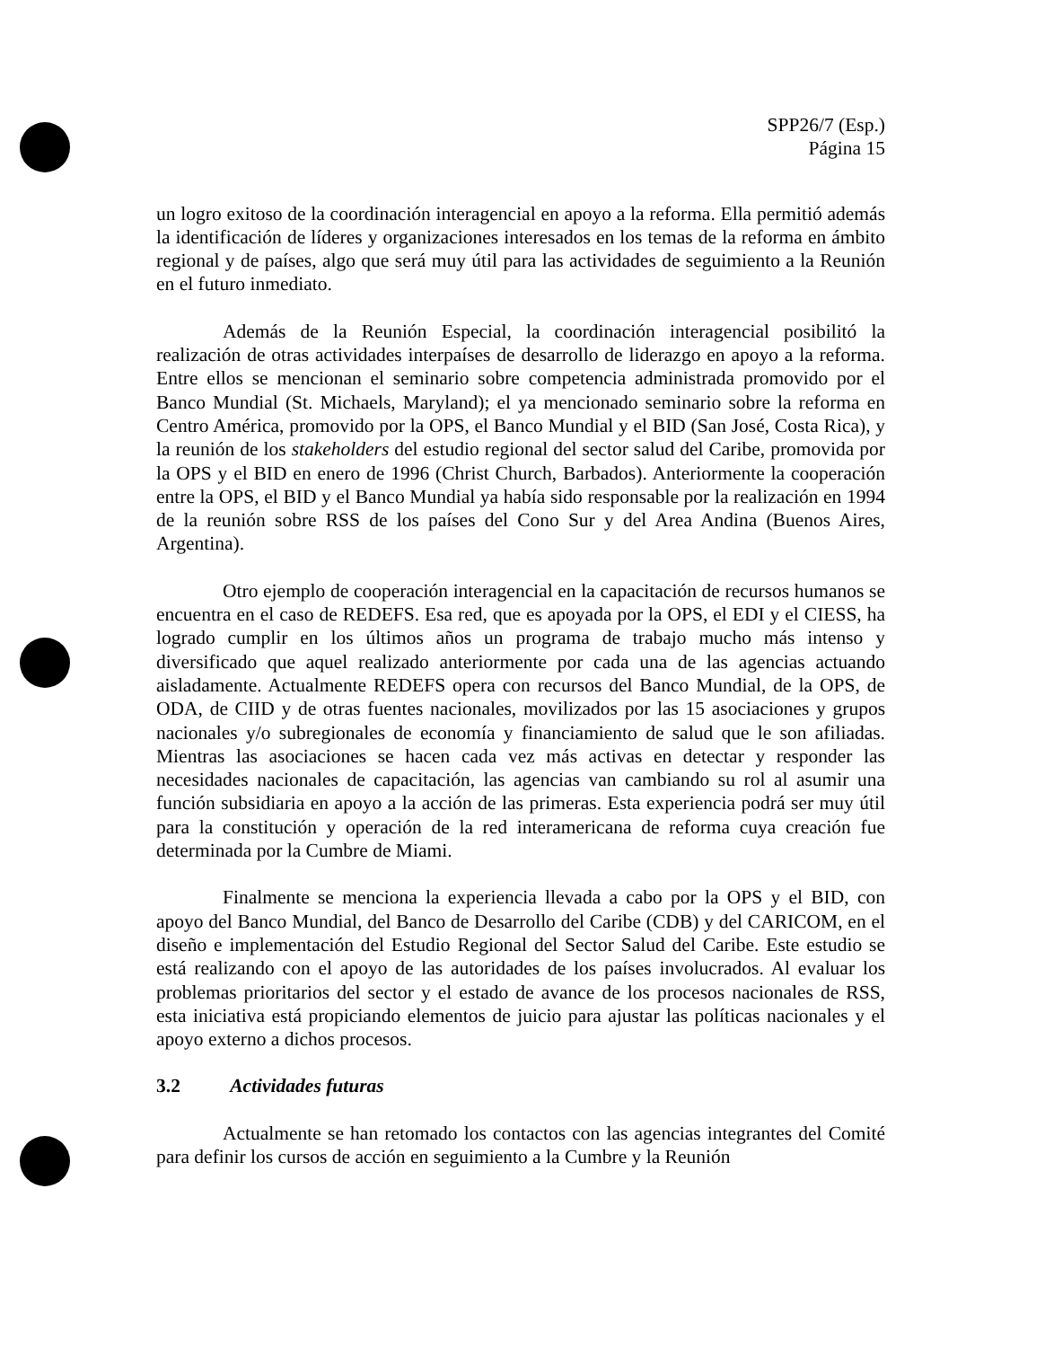SPP26/7 (Esp.)
Página 15
un logro exitoso de la coordinación interagencial en apoyo a la reforma. Ella permitió además la identificación de líderes y organizaciones interesados en los temas de la reforma en ámbito regional y de países, algo que será muy útil para las actividades de seguimiento a la Reunión en el futuro inmediato.
Además de la Reunión Especial, la coordinación interagencial posibilitó la realización de otras actividades interpaíses de desarrollo de liderazgo en apoyo a la reforma. Entre ellos se mencionan el seminario sobre competencia administrada promovido por el Banco Mundial (St. Michaels, Maryland); el ya mencionado seminario sobre la reforma en Centro América, promovido por la OPS, el Banco Mundial y el BID (San José, Costa Rica), y la reunión de los stakeholders del estudio regional del sector salud del Caribe, promovida por la OPS y el BID en enero de 1996 (Christ Church, Barbados). Anteriormente la cooperación entre la OPS, el BID y el Banco Mundial ya había sido responsable por la realización en 1994 de la reunión sobre RSS de los países del Cono Sur y del Area Andina (Buenos Aires, Argentina).
Otro ejemplo de cooperación interagencial en la capacitación de recursos humanos se encuentra en el caso de REDEFS. Esa red, que es apoyada por la OPS, el EDI y el CIESS, ha logrado cumplir en los últimos años un programa de trabajo mucho más intenso y diversificado que aquel realizado anteriormente por cada una de las agencias actuando aisladamente. Actualmente REDEFS opera con recursos del Banco Mundial, de la OPS, de ODA, de CIID y de otras fuentes nacionales, movilizados por las 15 asociaciones y grupos nacionales y/o subregionales de economía y financiamiento de salud que le son afiliadas. Mientras las asociaciones se hacen cada vez más activas en detectar y responder las necesidades nacionales de capacitación, las agencias van cambiando su rol al asumir una función subsidiaria en apoyo a la acción de las primeras. Esta experiencia podrá ser muy útil para la constitución y operación de la red interamericana de reforma cuya creación fue determinada por la Cumbre de Miami.
Finalmente se menciona la experiencia llevada a cabo por la OPS y el BID, con apoyo del Banco Mundial, del Banco de Desarrollo del Caribe (CDB) y del CARICOM, en el diseño e implementación del Estudio Regional del Sector Salud del Caribe. Este estudio se está realizando con el apoyo de las autoridades de los países involucrados. Al evaluar los problemas prioritarios del sector y el estado de avance de los procesos nacionales de RSS, esta iniciativa está propiciando elementos de juicio para ajustar las políticas nacionales y el apoyo externo a dichos procesos.
3.2 Actividades futuras
Actualmente se han retomado los contactos con las agencias integrantes del Comité para definir los cursos de acción en seguimiento a la Cumbre y la Reunión